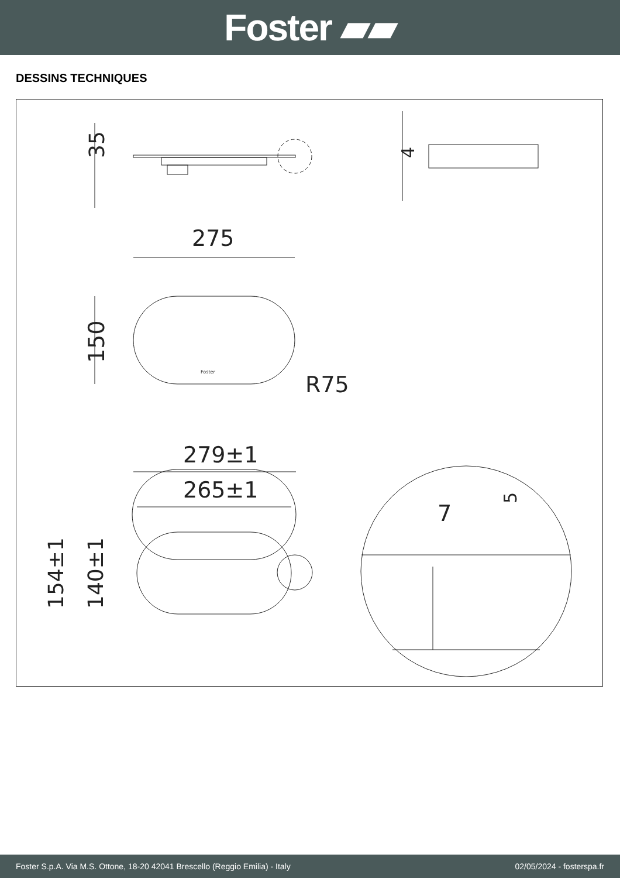Foster ▰▰
DESSINS TECHNIQUES
35
4
275
150
R75
Foster
279±1
265±1
154±1
140±1
7
5
Foster S.p.A. Via M.S. Ottone, 18-20 42041 Brescello (Reggio Emilia) - Italy 02/05/2024 - fosterspa.fr